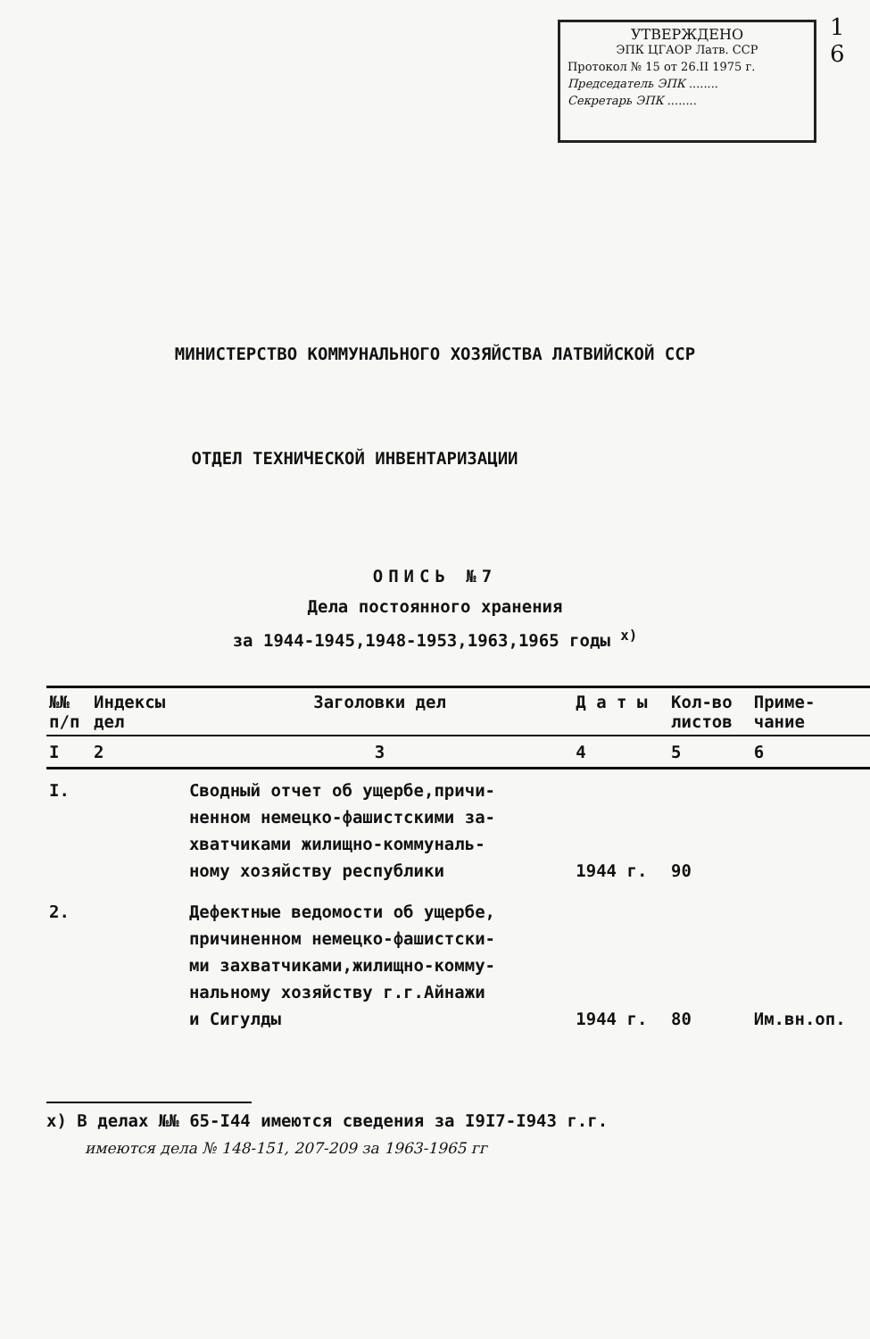1
6
УТВЕРЖДЕНО
ЭПК ЦГАОР Латв. ССР
Протокол № 15 от 26.II 1975 г.
Председатель ЭПК ........
Секретарь ЭПК ........
МИНИСТЕРСТВО КОММУНАЛЬНОГО ХОЗЯЙСТВА ЛАТВИЙСКОЙ ССР
ОТДЕЛ ТЕХНИЧЕСКОЙ ИНВЕНТАРИЗАЦИИ
ОПИСЬ №7
Дела постоянного хранения
за 1944-1945,1948-1953,1963,1965 годы <sup>х)</sup>
| №№ п/п | Индексы дел | Заголовки дел | Д а т ы | Кол-во листов | Приме- чание |
| --- | --- | --- | --- | --- | --- |
| I | 2 | 3 | 4 | 5 | 6 |
| I. | | Сводный отчет об ущербе,причи- ненном немецко-фашистскими за- хватчиками жилищно-коммуналь- ному хозяйству республики | 1944 г. | 90 | |
| 2. | | Дефектные ведомости об ущербе, причиненном немецко-фашистски- ми захватчиками,жилищно-комму- нальному хозяйству г.г.Айнажи и Сигулды | 1944 г. | 80 | Им.вн.оп. |
х) В делах №№ 65-I44 имеются сведения за I9I7-I943 г.г.
имеются дела № 148-151, 207-209 за 1963-1965 гг